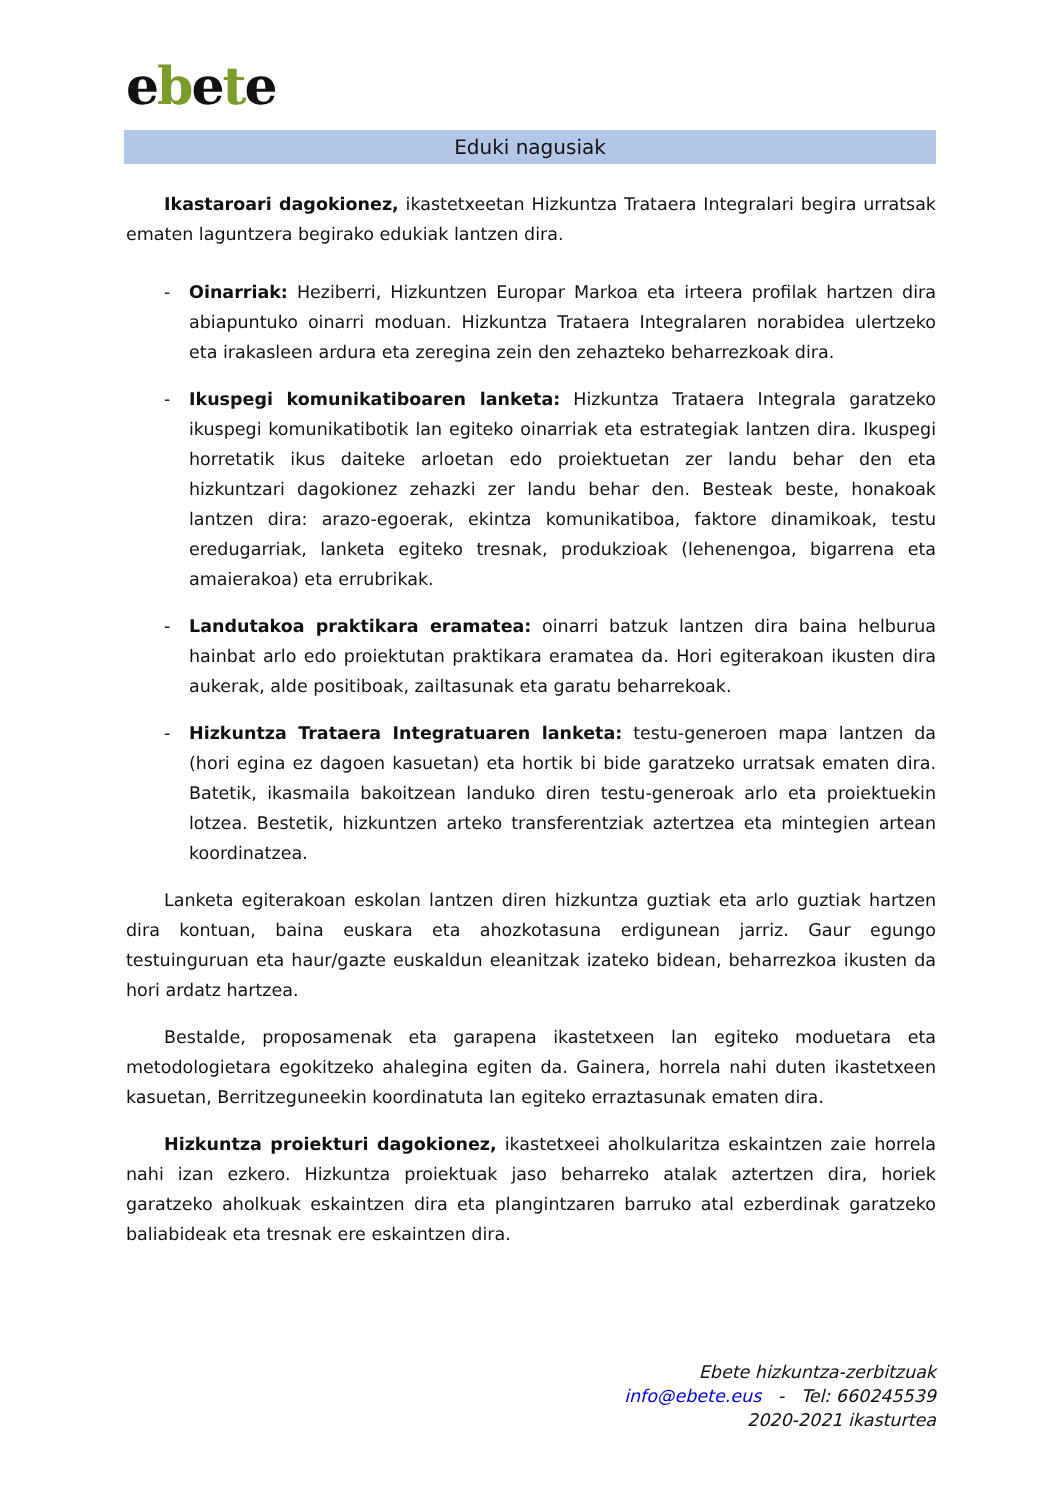ebete
Eduki nagusiak
Ikastaroari dagokionez, ikastetxeetan Hizkuntza Trataera Integralari begira urratsak ematen laguntzera begirako edukiak lantzen dira.
- Oinarriak: Heziberri, Hizkuntzen Europar Markoa eta irteera profilak hartzen dira abiapuntuko oinarri moduan. Hizkuntza Trataera Integralaren norabidea ulertzeko eta irakasleen ardura eta zeregina zein den zehazteko beharrezkoak dira.
- Ikuspegi komunikatiboaren lanketa: Hizkuntza Trataera Integrala garatzeko ikuspegi komunikatibotik lan egiteko oinarriak eta estrategiak lantzen dira. Ikuspegi horretatik ikus daiteke arloetan edo proiektuetan zer landu behar den eta hizkuntzari dagokionez zehazki zer landu behar den. Besteak beste, honakoak lantzen dira: arazo-egoerak, ekintza komunikatiboa, faktore dinamikoak, testu eredugarriak, lanketa egiteko tresnak, produkzioak (lehenengoa, bigarrena eta amaierakoa) eta errubrikak.
- Landutakoa praktikara eramatea: oinarri batzuk lantzen dira baina helburua hainbat arlo edo proiektutan praktikara eramatea da. Hori egiterakoan ikusten dira aukerak, alde positiboak, zailtasunak eta garatu beharrekoak.
- Hizkuntza Trataera Integratuaren lanketa: testu-generoen mapa lantzen da (hori egina ez dagoen kasuetan) eta hortik bi bide garatzeko urratsak ematen dira. Batetik, ikasmaila bakoitzean landuko diren testu-generoak arlo eta proiektuekin lotzea. Bestetik, hizkuntzen arteko transferentziak aztertzea eta mintegien artean koordinatzea.
Lanketa egiterakoan eskolan lantzen diren hizkuntza guztiak eta arlo guztiak hartzen dira kontuan, baina euskara eta ahozkotasuna erdigunean jarriz. Gaur egungo testuinguruan eta haur/gazte euskaldun eleanitzak izateko bidean, beharrezkoa ikusten da hori ardatz hartzea.
Bestalde, proposamenak eta garapena ikastetxeen lan egiteko moduetara eta metodologietara egokitzeko ahalegina egiten da. Gainera, horrela nahi duten ikastetxeen kasuetan, Berritzeguneekin koordinatuta lan egiteko erraztasunak ematen dira.
Hizkuntza proiekturi dagokionez, ikastetxeei aholkularitza eskaintzen zaie horrela nahi izan ezkero. Hizkuntza proiektuak jaso beharreko atalak aztertzen dira, horiek garatzeko aholkuak eskaintzen dira eta plangintzaren barruko atal ezberdinak garatzeko baliabideak eta tresnak ere eskaintzen dira.
Ebete hizkuntza-zerbitzuak
info@ebete.eus - Tel: 660245539
2020-2021 ikasturtea